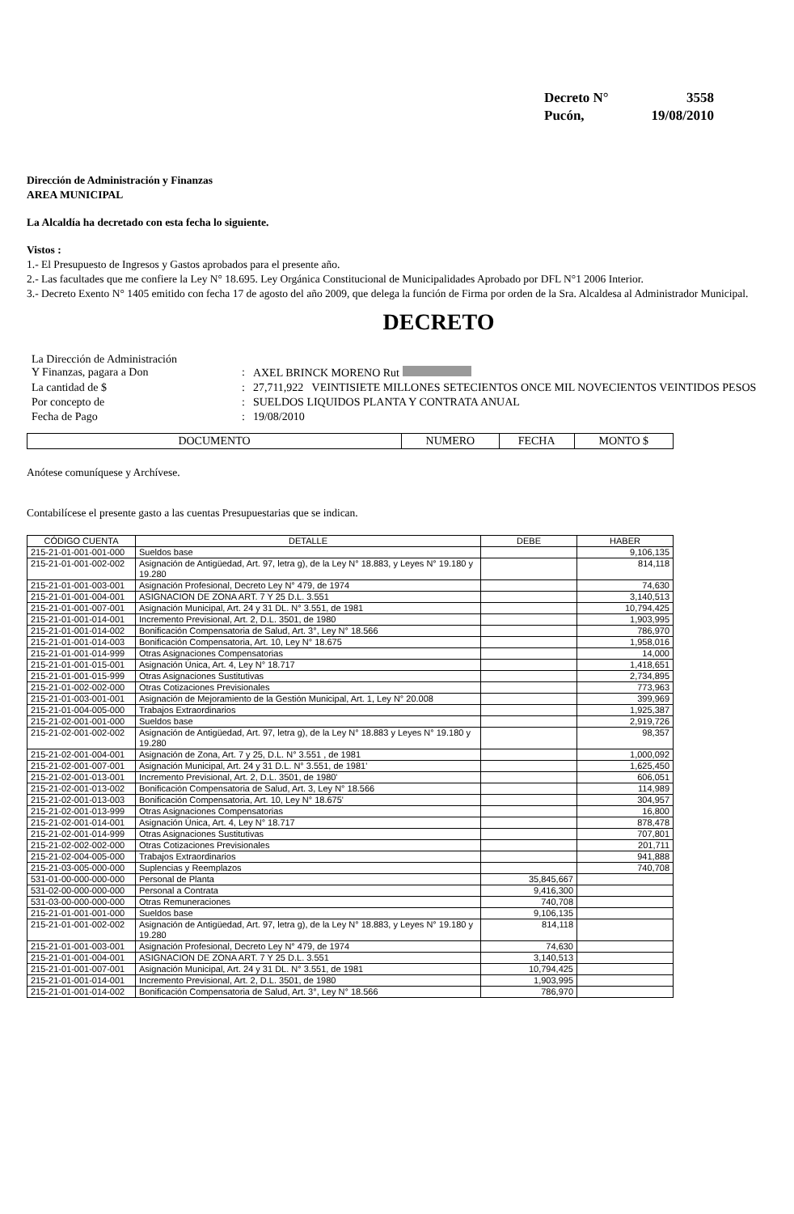Decreto N° 3558
Pucón, 19/08/2010
Dirección de Administración y Finanzas
AREA MUNICIPAL
La Alcaldía ha decretado con esta fecha lo siguiente.
Vistos :
1.- El Presupuesto de Ingresos y Gastos aprobados para el presente año.
2.- Las facultades que me confiere la Ley N° 18.695. Ley Orgánica Constitucional de Municipalidades Aprobado por DFL N°1 2006 Interior.
3.- Decreto Exento N° 1405 emitido con fecha 17 de agosto del año 2009, que delega la función de Firma por orden de la Sra. Alcaldesa al Administrador Municipal.
DECRETO
| La Dirección de Administración Y Finanzas, pagara a Don | : | AXEL BRINCK MORENO Rut |
| La cantidad de $ | : | 27,711,922 VEINTISIETE MILLONES SETECIENTOS ONCE MIL NOVECIENTOS VEINTIDOS PESOS |
| Por concepto de | : | SUELDOS LIQUIDOS PLANTA Y CONTRATA ANUAL |
| Fecha de Pago | : | 19/08/2010 |
| DOCUMENTO | NUMERO | FECHA | MONTO $ |
| --- | --- | --- | --- |
Anótese comuníquese y Archívese.
Contabilícese el presente gasto a las cuentas Presupuestarias que se indican.
| CÓDIGO CUENTA | DETALLE | DEBE | HABER |
| --- | --- | --- | --- |
| 215-21-01-001-001-000 | Sueldos base | | 9,106,135 |
| 215-21-01-001-002-002 | Asignación de Antigüedad, Art. 97, letra g), de la Ley N° 18.883, y Leyes N° 19.180 y 19.280 | | 814,118 |
| 215-21-01-001-003-001 | Asignación Profesional, Decreto Ley N° 479, de 1974 | | 74,630 |
| 215-21-01-001-004-001 | ASIGNACION DE ZONA ART. 7 Y 25 D.L. 3.551 | | 3,140,513 |
| 215-21-01-001-007-001 | Asignación Municipal, Art. 24 y 31 DL. N° 3.551, de 1981 | | 10,794,425 |
| 215-21-01-001-014-001 | Incremento Previsional, Art. 2, D.L. 3501, de 1980 | | 1,903,995 |
| 215-21-01-001-014-002 | Bonificación Compensatoria de Salud, Art. 3°, Ley N° 18.566 | | 786,970 |
| 215-21-01-001-014-003 | Bonificación Compensatoria, Art. 10, Ley N° 18.675 | | 1,958,016 |
| 215-21-01-001-014-999 | Otras Asignaciones Compensatorias | | 14,000 |
| 215-21-01-001-015-001 | Asignación Única, Art. 4, Ley N° 18.717 | | 1,418,651 |
| 215-21-01-001-015-999 | Otras Asignaciones Sustitutivas | | 2,734,895 |
| 215-21-01-002-002-000 | Otras Cotizaciones Previsionales | | 773,963 |
| 215-21-01-003-001-001 | Asignación de Mejoramiento de la Gestión Municipal, Art. 1, Ley N° 20.008 | | 399,969 |
| 215-21-01-004-005-000 | Trabajos Extraordinarios | | 1,925,387 |
| 215-21-02-001-001-000 | Sueldos base | | 2,919,726 |
| 215-21-02-001-002-002 | Asignación de Antigüedad, Art. 97, letra g), de la Ley N° 18.883 y Leyes N° 19.180 y 19.280 | | 98,357 |
| 215-21-02-001-004-001 | Asignación de Zona, Art. 7 y 25, D.L. N° 3.551 , de 1981 | | 1,000,092 |
| 215-21-02-001-007-001 | Asignación Municipal, Art. 24 y 31 D.L. N° 3.551, de 1981' | | 1,625,450 |
| 215-21-02-001-013-001 | Incremento Previsional, Art. 2, D.L. 3501, de 1980' | | 606,051 |
| 215-21-02-001-013-002 | Bonificación Compensatoria de Salud, Art. 3, Ley N° 18.566 | | 114,989 |
| 215-21-02-001-013-003 | Bonificación Compensatoria, Art. 10, Ley N° 18.675' | | 304,957 |
| 215-21-02-001-013-999 | Otras Asignaciones Compensatorias | | 16,800 |
| 215-21-02-001-014-001 | Asignación Única, Art. 4, Ley N° 18.717 | | 878,478 |
| 215-21-02-001-014-999 | Otras Asignaciones Sustitutivas | | 707,801 |
| 215-21-02-002-002-000 | Otras Cotizaciones Previsionales | | 201,711 |
| 215-21-02-004-005-000 | Trabajos Extraordinarios | | 941,888 |
| 215-21-03-005-000-000 | Suplencias y Reemplazos | | 740,708 |
| 531-01-00-000-000-000 | Personal de Planta | 35,845,667 | |
| 531-02-00-000-000-000 | Personal a Contrata | 9,416,300 | |
| 531-03-00-000-000-000 | Otras Remuneraciones | 740,708 | |
| 215-21-01-001-001-000 | Sueldos base | 9,106,135 | |
| 215-21-01-001-002-002 | Asignación de Antigüedad, Art. 97, letra g), de la Ley N° 18.883, y Leyes N° 19.180 y 19.280 | 814,118 | |
| 215-21-01-001-003-001 | Asignación Profesional, Decreto Ley N° 479, de 1974 | 74,630 | |
| 215-21-01-001-004-001 | ASIGNACION DE ZONA ART. 7 Y 25 D.L. 3.551 | 3,140,513 | |
| 215-21-01-001-007-001 | Asignación Municipal, Art. 24 y 31 DL. N° 3.551, de 1981 | 10,794,425 | |
| 215-21-01-001-014-001 | Incremento Previsional, Art. 2, D.L. 3501, de 1980 | 1,903,995 | |
| 215-21-01-001-014-002 | Bonificación Compensatoria de Salud, Art. 3°, Ley N° 18.566 | 786,970 | |